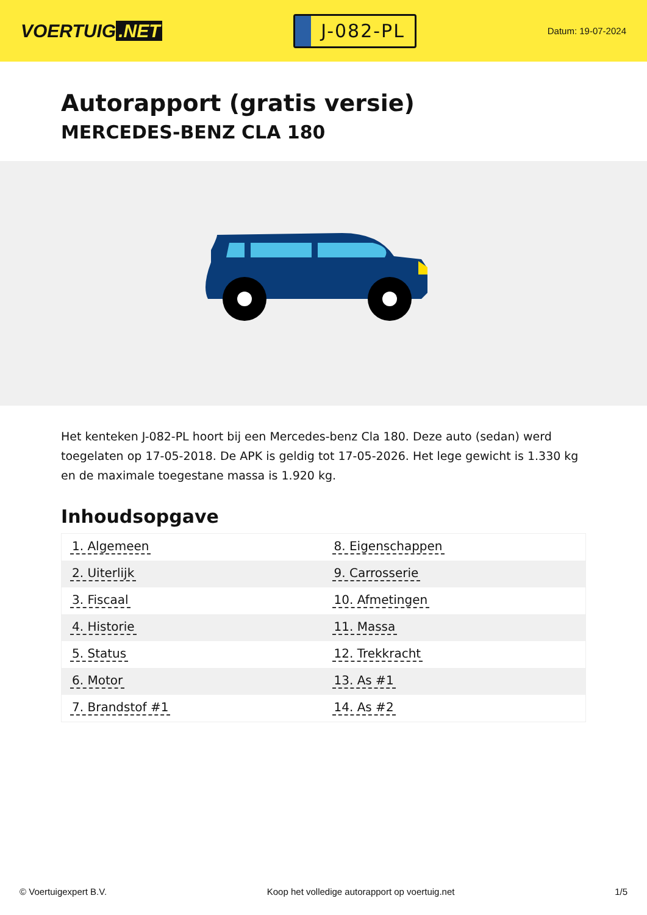VOERTUIG.NET
J-082-PL
Datum: 19-07-2024
Autorapport (gratis versie)
MERCEDES-BENZ CLA 180
Het kenteken J-082-PL hoort bij een Mercedes-benz Cla 180. Deze auto (sedan) werd toegelaten op 17-05-2018. De APK is geldig tot 17-05-2026. Het lege gewicht is 1.330 kg en de maximale toegestane massa is 1.920 kg.
Inhoudsopgave
| 1. Algemeen | 8. Eigenschappen |
| 2. Uiterlijk | 9. Carrosserie |
| 3. Fiscaal | 10. Afmetingen |
| 4. Historie | 11. Massa |
| 5. Status | 12. Trekkracht |
| 6. Motor | 13. As #1 |
| 7. Brandstof #1 | 14. As #2 |
© Voertuigexpert B.V. Koop het volledige autorapport op voertuig.net 1/5